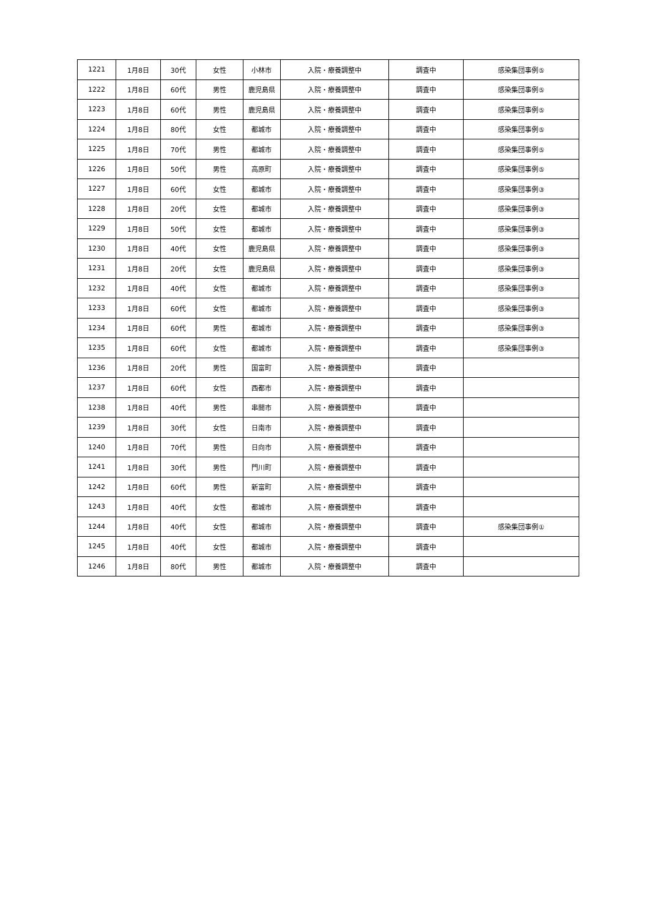| 1221 | 1月8日 | 30代 | 女性 | 小林市 | 入院・療養調整中 | 調査中 | 感染集団事例⑤ |
| 1222 | 1月8日 | 60代 | 男性 | 鹿児島県 | 入院・療養調整中 | 調査中 | 感染集団事例⑤ |
| 1223 | 1月8日 | 60代 | 男性 | 鹿児島県 | 入院・療養調整中 | 調査中 | 感染集団事例⑤ |
| 1224 | 1月8日 | 80代 | 女性 | 都城市 | 入院・療養調整中 | 調査中 | 感染集団事例⑤ |
| 1225 | 1月8日 | 70代 | 男性 | 都城市 | 入院・療養調整中 | 調査中 | 感染集団事例⑤ |
| 1226 | 1月8日 | 50代 | 男性 | 高原町 | 入院・療養調整中 | 調査中 | 感染集団事例⑤ |
| 1227 | 1月8日 | 60代 | 女性 | 都城市 | 入院・療養調整中 | 調査中 | 感染集団事例③ |
| 1228 | 1月8日 | 20代 | 女性 | 都城市 | 入院・療養調整中 | 調査中 | 感染集団事例③ |
| 1229 | 1月8日 | 50代 | 女性 | 都城市 | 入院・療養調整中 | 調査中 | 感染集団事例③ |
| 1230 | 1月8日 | 40代 | 女性 | 鹿児島県 | 入院・療養調整中 | 調査中 | 感染集団事例③ |
| 1231 | 1月8日 | 20代 | 女性 | 鹿児島県 | 入院・療養調整中 | 調査中 | 感染集団事例③ |
| 1232 | 1月8日 | 40代 | 女性 | 都城市 | 入院・療養調整中 | 調査中 | 感染集団事例③ |
| 1233 | 1月8日 | 60代 | 女性 | 都城市 | 入院・療養調整中 | 調査中 | 感染集団事例③ |
| 1234 | 1月8日 | 60代 | 男性 | 都城市 | 入院・療養調整中 | 調査中 | 感染集団事例③ |
| 1235 | 1月8日 | 60代 | 女性 | 都城市 | 入院・療養調整中 | 調査中 | 感染集団事例③ |
| 1236 | 1月8日 | 20代 | 男性 | 国富町 | 入院・療養調整中 | 調査中 | |
| 1237 | 1月8日 | 60代 | 女性 | 西都市 | 入院・療養調整中 | 調査中 | |
| 1238 | 1月8日 | 40代 | 男性 | 串間市 | 入院・療養調整中 | 調査中 | |
| 1239 | 1月8日 | 30代 | 女性 | 日南市 | 入院・療養調整中 | 調査中 | |
| 1240 | 1月8日 | 70代 | 男性 | 日向市 | 入院・療養調整中 | 調査中 | |
| 1241 | 1月8日 | 30代 | 男性 | 門川町 | 入院・療養調整中 | 調査中 | |
| 1242 | 1月8日 | 60代 | 男性 | 新富町 | 入院・療養調整中 | 調査中 | |
| 1243 | 1月8日 | 40代 | 女性 | 都城市 | 入院・療養調整中 | 調査中 | |
| 1244 | 1月8日 | 40代 | 女性 | 都城市 | 入院・療養調整中 | 調査中 | 感染集団事例① |
| 1245 | 1月8日 | 40代 | 女性 | 都城市 | 入院・療養調整中 | 調査中 | |
| 1246 | 1月8日 | 80代 | 男性 | 都城市 | 入院・療養調整中 | 調査中 | |